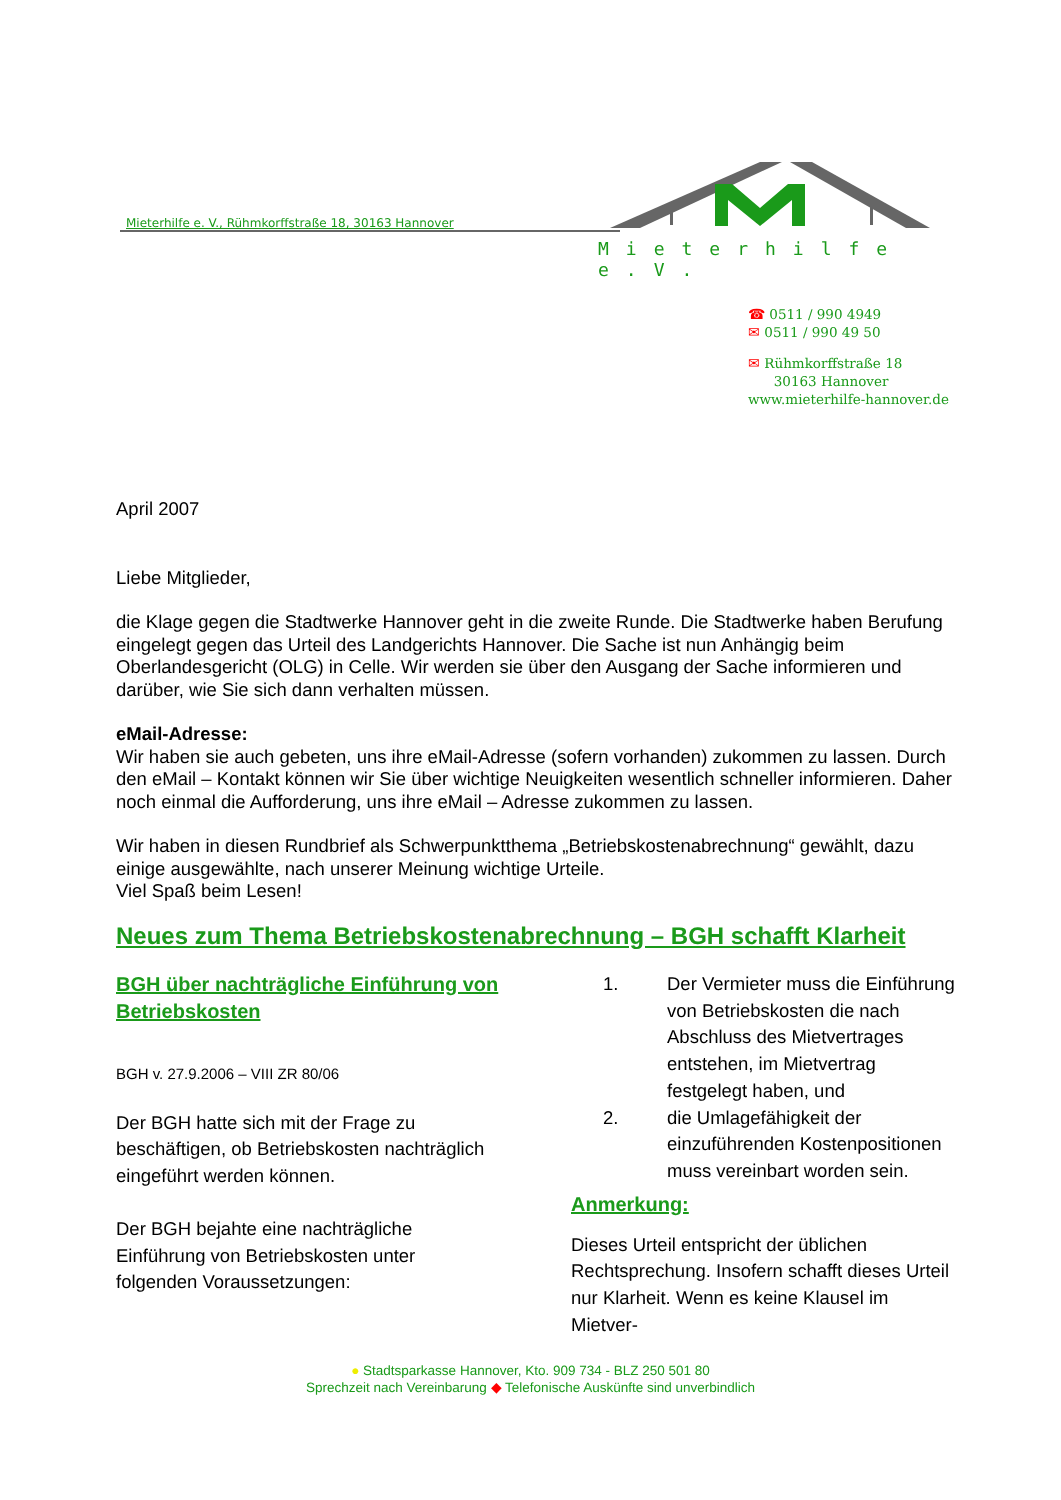Mieterhilfe e. V., Rühmkorffstraße 18, 30163 Hannover
Mieterhilfe e.V.
☎ 0511 / 990 4949
✉ 0511 / 990 49 50
✉ Rühmkorffstraße 18
30163 Hannover
www.mieterhilfe-hannover.de
April 2007
Liebe Mitglieder,
die Klage gegen die Stadtwerke Hannover geht in die zweite Runde. Die Stadtwerke haben Berufung eingelegt gegen das Urteil des Landgerichts Hannover. Die Sache ist nun Anhängig beim Oberlandesgericht (OLG) in Celle. Wir werden sie über den Ausgang der Sache informieren und darüber, wie Sie sich dann verhalten müssen.
eMail-Adresse:
Wir haben sie auch gebeten, uns ihre eMail-Adresse (sofern vorhanden) zukommen zu lassen. Durch den eMail – Kontakt können wir Sie über wichtige Neuigkeiten wesentlich schneller informieren. Daher noch einmal die Aufforderung, uns ihre eMail – Adresse zukommen zu lassen.
Wir haben in diesen Rundbrief als Schwerpunktthema „Betriebskostenabrechnung“ gewählt, dazu einige ausgewählte, nach unserer Meinung wichtige Urteile.
Viel Spaß beim Lesen!
Neues zum Thema Betriebskostenabrechnung – BGH schafft Klarheit
BGH über nachträgliche Einführung von Betriebskosten
BGH v. 27.9.2006 – VIII ZR 80/06
Der BGH hatte sich mit der Frage zu beschäftigen, ob Betriebskosten nachträglich eingeführt werden können.
Der BGH bejahte eine nachträgliche Einführung von Betriebskosten unter folgenden Voraussetzungen:
1. Der Vermieter muss die Einführung von Betriebskosten die nach Abschluss des Mietvertrages entstehen, im Mietvertrag festgelegt haben, und
2. die Umlagefähigkeit der einzuführenden Kostenpositionen muss vereinbart worden sein.
Anmerkung:
Dieses Urteil entspricht der üblichen Rechtsprechung. Insofern schafft dieses Urteil nur Klarheit. Wenn es keine Klausel im Mietver-
● Stadtsparkasse Hannover, Kto. 909 734 - BLZ 250 501 80
Sprechzeit nach Vereinbarung ◆ Telefonische Auskünfte sind unverbindlich